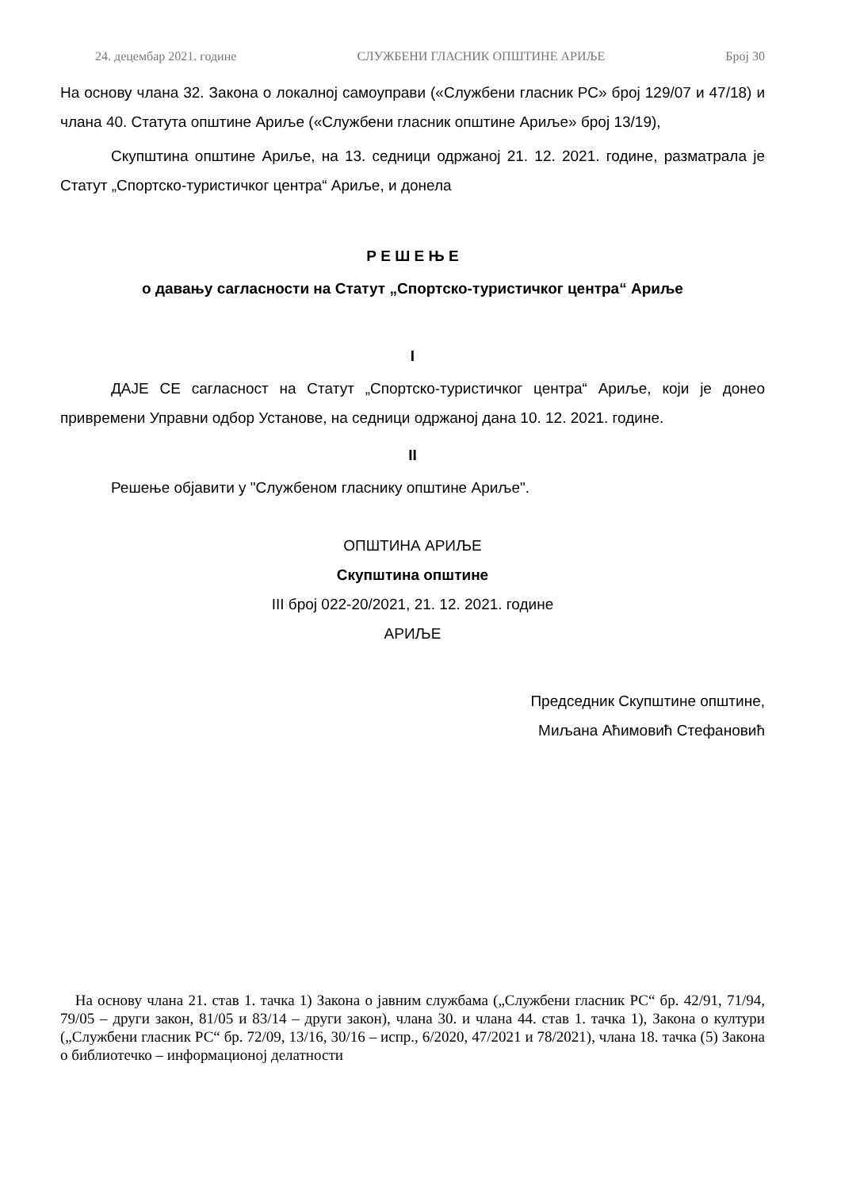24. децембар 2021. године СЛУЖБЕНИ ГЛАСНИК ОПШТИНЕ АРИЉЕ Број 30
На основу члана 32. Закона о локалној самоуправи («Службени гласник РС» број 129/07 и 47/18) и члана 40. Статута општине Ариље («Службени гласник општине Ариље» број 13/19),
Скупштина општине Ариље, на 13. седници одржаној 21. 12. 2021. године, разматрала је Статут „Спортско-туристичког центра“ Ариље, и донела
Р Е Ш Е Њ Е
о давању сагласности на Статут „Спортско-туристичког центра“ Ариље
I
ДАЈЕ СЕ сагласност на Статут „Спортско-туристичког центра“ Ариље, који је донео привремени Управни одбор Установе, на седници одржаној дана 10. 12. 2021. године.
II
Решење објавити у "Службеном гласнику општине Ариље".
ОПШТИНА АРИЉЕ
Скупштина општине
III број 022-20/2021, 21. 12. 2021. године
АРИЉЕ
Председник Скупштине општине,
Миљана Аћимовић Стефановић
На основу члана 21. став 1. тачка 1) Закона о јавним службама („Службени гласник РС“ бр. 42/91, 71/94, 79/05 – други закон, 81/05 и 83/14 – други закон), члана 30. и члана 44. став 1. тачка 1), Закона о култури („Службени гласник РС“ бр. 72/09, 13/16, 30/16 – испр., 6/2020, 47/2021 и 78/2021), члана 18. тачка (5) Закона о библиотечко – информационој делатности